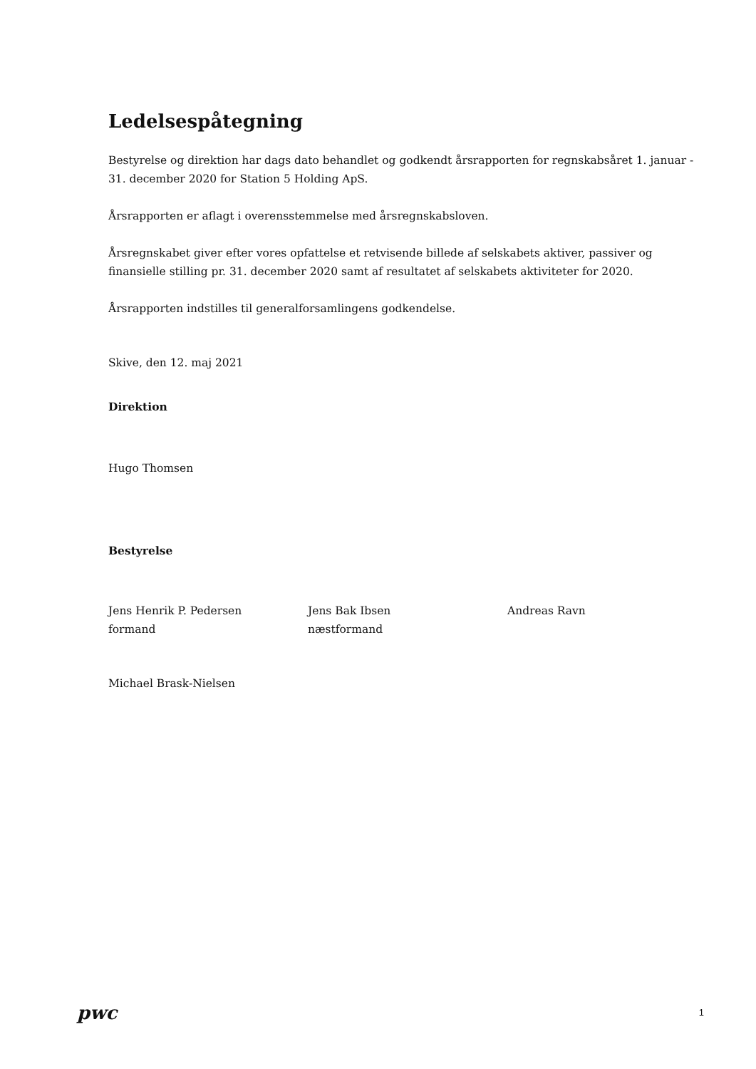Ledelsespåtegning
Bestyrelse og direktion har dags dato behandlet og godkendt årsrapporten for regnskabsåret 1. januar - 31. december 2020 for Station 5 Holding ApS.
Årsrapporten er aflagt i overensstemmelse med årsregnskabsloven.
Årsregnskabet giver efter vores opfattelse et retvisende billede af selskabets aktiver, passiver og finansielle stilling pr. 31. december 2020 samt af resultatet af selskabets aktiviteter for 2020.
Årsrapporten indstilles til generalforsamlingens godkendelse.
Skive, den 12. maj 2021
Direktion
Hugo Thomsen
Bestyrelse
Jens Henrik P. Pedersen
formand
Jens Bak Ibsen
næstformand
Andreas Ravn
Michael Brask-Nielsen
pwc 1